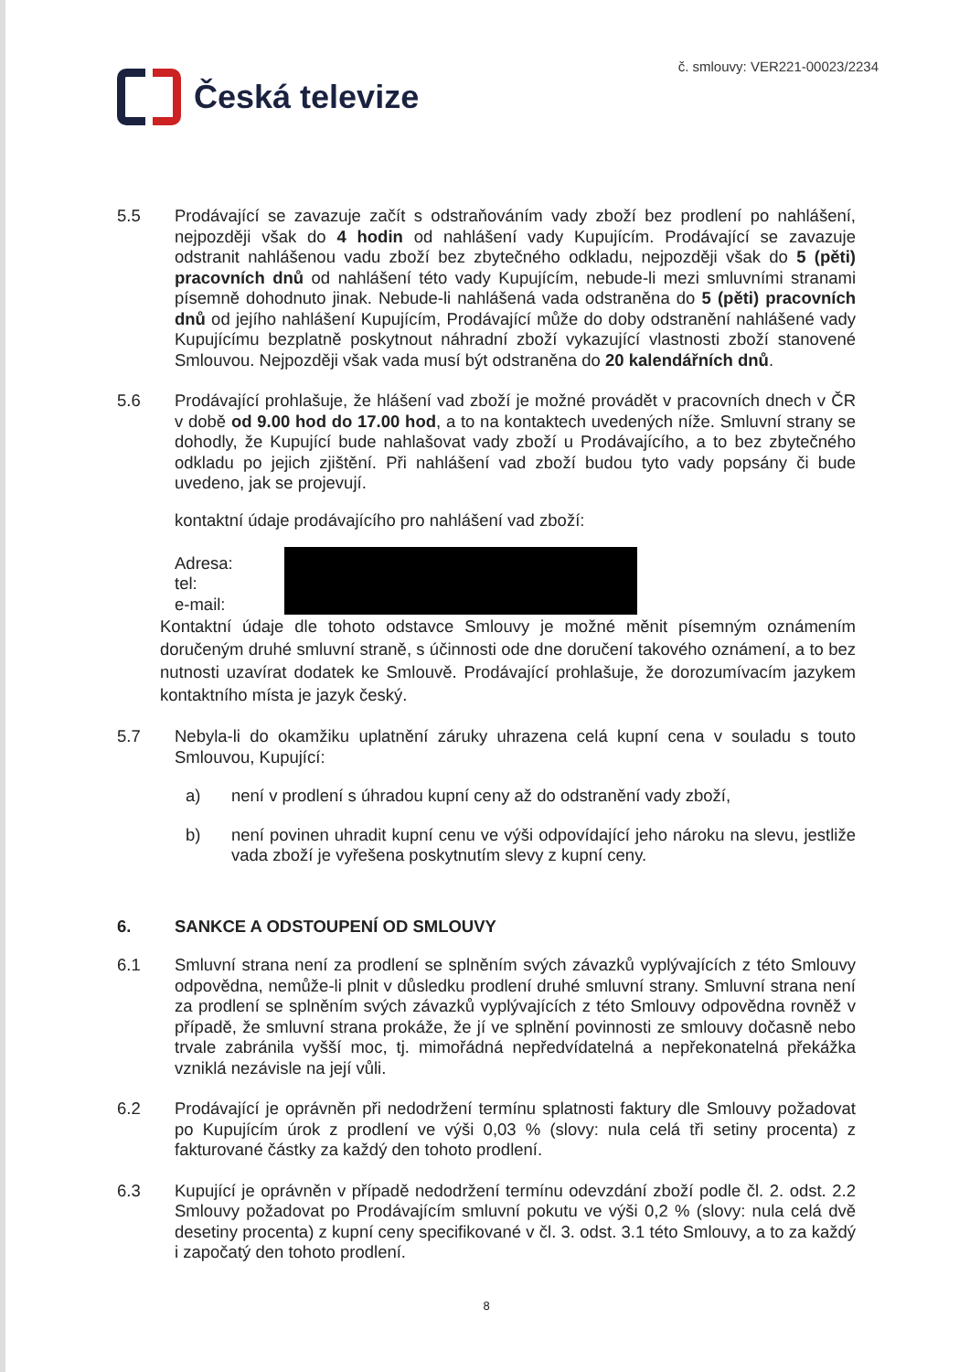Česká televize
č. smlouvy: VER221-00023/2234
5.5 Prodávající se zavazuje začít s odstraňováním vady zboží bez prodlení po nahlášení, nejpozději však do 4 hodin od nahlášení vady Kupujícím. Prodávající se zavazuje odstranit nahlášenou vadu zboží bez zbytečného odkladu, nejpozději však do 5 (pěti) pracovních dnů od nahlášení této vady Kupujícím, nebude-li mezi smluvními stranami písemně dohodnuto jinak. Nebude-li nahlášená vada odstraněna do 5 (pěti) pracovních dnů od jejího nahlášení Kupujícím, Prodávající může do doby odstranění nahlášené vady Kupujícímu bezplatně poskytnout náhradní zboží vykazující vlastnosti zboží stanovené Smlouvou. Nejpozději však vada musí být odstraněna do 20 kalendářních dnů.
5.6 Prodávající prohlašuje, že hlášení vad zboží je možné provádět v pracovních dnech v ČR v době od 9.00 hod do 17.00 hod, a to na kontaktech uvedených níže. Smluvní strany se dohodly, že Kupující bude nahlašovat vady zboží u Prodávajícího, a to bez zbytečného odkladu po jejich zjištění. Při nahlášení vad zboží budou tyto vady popsány či bude uvedeno, jak se projevují.
kontaktní údaje prodávajícího pro nahlášení vad zboží:
Adresa:
tel:
e-mail:
Kontaktní údaje dle tohoto odstavce Smlouvy je možné měnit písemným oznámením doručeným druhé smluvní straně, s účinnosti ode dne doručení takového oznámení, a to bez nutnosti uzavírat dodatek ke Smlouvě. Prodávající prohlašuje, že dorozumívacím jazykem kontaktního místa je jazyk český.
5.7 Nebyla-li do okamžiku uplatnění záruky uhrazena celá kupní cena v souladu s touto Smlouvou, Kupující:
a) není v prodlení s úhradou kupní ceny až do odstranění vady zboží,
b) není povinen uhradit kupní cenu ve výši odpovídající jeho nároku na slevu, jestliže vada zboží je vyřešena poskytnutím slevy z kupní ceny.
6. SANKCE A ODSTOUPENÍ OD SMLOUVY
6.1 Smluvní strana není za prodlení se splněním svých závazků vyplývajících z této Smlouvy odpovědna, nemůže-li plnit v důsledku prodlení druhé smluvní strany. Smluvní strana není za prodlení se splněním svých závazků vyplývajících z této Smlouvy odpovědna rovněž v případě, že smluvní strana prokáže, že jí ve splnění povinnosti ze smlouvy dočasně nebo trvale zabránila vyšší moc, tj. mimořádná nepředvídatelná a nepřekonatelná překážka vzniklá nezávisle na její vůli.
6.2 Prodávající je oprávněn při nedodržení termínu splatnosti faktury dle Smlouvy požadovat po Kupujícím úrok z prodlení ve výši 0,03 % (slovy: nula celá tři setiny procenta) z fakturované částky za každý den tohoto prodlení.
6.3 Kupující je oprávněn v případě nedodržení termínu odevzdání zboží podle čl. 2. odst. 2.2 Smlouvy požadovat po Prodávajícím smluvní pokutu ve výši 0,2 % (slovy: nula celá dvě desetiny procenta) z kupní ceny specifikované v čl. 3. odst. 3.1 této Smlouvy, a to za každý i započatý den tohoto prodlení.
8